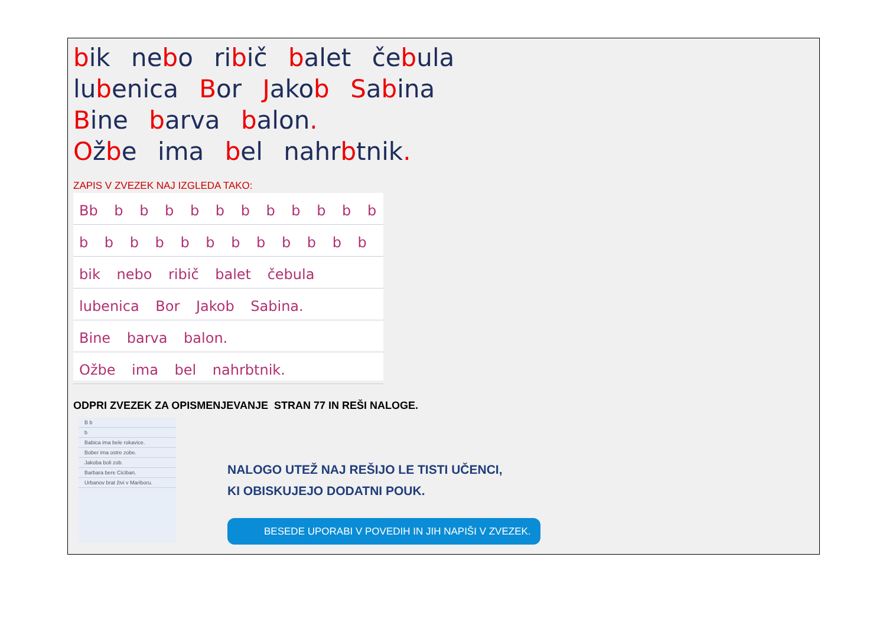bik nebo ribič balet čebula
lubenica Bor Jakob Sabina
Bine barva balon.
Ožbe ima bel nahrbtnik.
ZAPIS V ZVEZEK NAJ IZGLEDA TAKO:
Bb b b b b b b b b b b b
b b b b b b b b b b b b
bik nebo ribič balet čebula
lubenica Bor Jakob Sabina.
Bine barva balon.
Ožbe ima bel nahrbtnik.
ODPRI ZVEZEK ZA OPISMENJEVANJE STRAN 77 IN REŠI NALOGE.
B b
b
Babica ima bele rokavice.
Bober ima ostre zobe.
Jakoba boli zob.
Barbara bere Ciciban.
Urbanov brat živi v Mariboru.
NALOGO UTEŽ NAJ REŠIJO LE TISTI UČENCI,
KI OBISKUJEJO DODATNI POUK.
BESEDE UPORABI V POVEDIH IN JIH NAPIŠI V ZVEZEK.